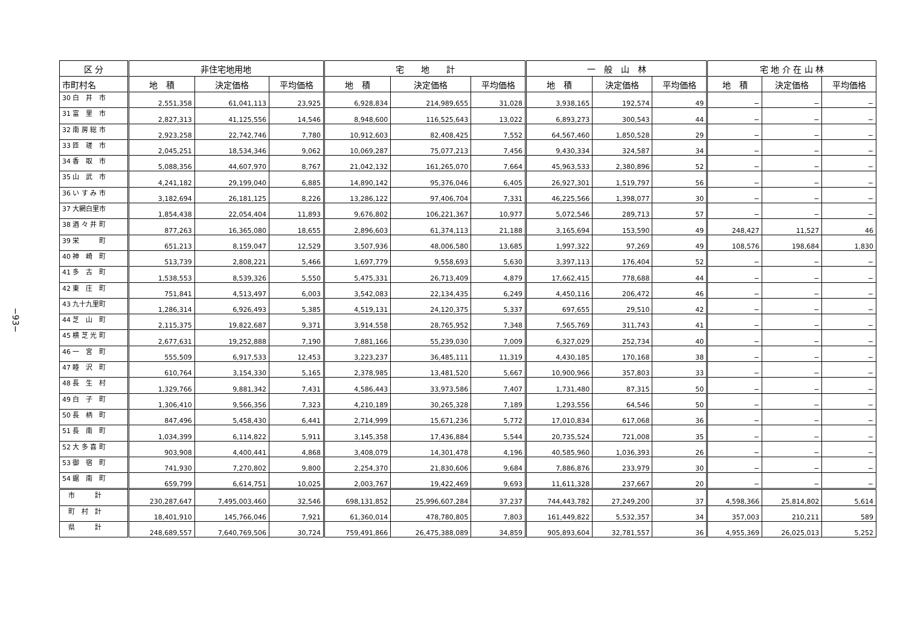−93−
| 区 分 | 非住宅地用地 | | | 宅 地 計 | | | 一 般 山 林 | | | 宅 地 介 在 山 林 | | |
| --- | --- | --- | --- | --- | --- | --- | --- | --- | --- | --- | --- | --- |
| 市町村名 | 地 積 | 決定価格 | 平均価格 | 地 積 | 決定価格 | 平均価格 | 地 積 | 決定価格 | 平均価格 | 地 積 | 決定価格 | 平均価格 |
| 30 白 井 市 | 2,551,358 | 61,041,113 | 23,925 | 6,928,834 | 214,989,655 | 31,028 | 3,938,165 | 192,574 | 49 | − | − | − |
| 31 富 里 市 | 2,827,313 | 41,125,556 | 14,546 | 8,948,600 | 116,525,643 | 13,022 | 6,893,273 | 300,543 | 44 | − | − | − |
| 32 南 房 総 市 | 2,923,258 | 22,742,746 | 7,780 | 10,912,603 | 82,408,425 | 7,552 | 64,567,460 | 1,850,528 | 29 | − | − | − |
| 33 匝 瑳 市 | 2,045,251 | 18,534,346 | 9,062 | 10,069,287 | 75,077,213 | 7,456 | 9,430,334 | 324,587 | 34 | − | − | − |
| 34 香 取 市 | 5,088,356 | 44,607,970 | 8,767 | 21,042,132 | 161,265,070 | 7,664 | 45,963,533 | 2,380,896 | 52 | − | − | − |
| 35 山 武 市 | 4,241,182 | 29,199,040 | 6,885 | 14,890,142 | 95,376,046 | 6,405 | 26,927,301 | 1,519,797 | 56 | − | − | − |
| 36 い す み 市 | 3,182,694 | 26,181,125 | 8,226 | 13,286,122 | 97,406,704 | 7,331 | 46,225,566 | 1,398,077 | 30 | − | − | − |
| 37 大網白里市 | 1,854,438 | 22,054,404 | 11,893 | 9,676,802 | 106,221,367 | 10,977 | 5,072,546 | 289,713 | 57 | − | − | − |
| 38 酒 々 井 町 | 877,263 | 16,365,080 | 18,655 | 2,896,603 | 61,374,113 | 21,188 | 3,165,694 | 153,590 | 49 | 248,427 | 11,527 | 46 |
| 39 栄 町 | 651,213 | 8,159,047 | 12,529 | 3,507,936 | 48,006,580 | 13,685 | 1,997,322 | 97,269 | 49 | 108,576 | 198,684 | 1,830 |
| 40 神 崎 町 | 513,739 | 2,808,221 | 5,466 | 1,697,779 | 9,558,693 | 5,630 | 3,397,113 | 176,404 | 52 | − | − | − |
| 41 多 古 町 | 1,538,553 | 8,539,326 | 5,550 | 5,475,331 | 26,713,409 | 4,879 | 17,662,415 | 778,688 | 44 | − | − | − |
| 42 東 庄 町 | 751,841 | 4,513,497 | 6,003 | 3,542,083 | 22,134,435 | 6,249 | 4,450,116 | 206,472 | 46 | − | − | − |
| 43 九十九里町 | 1,286,314 | 6,926,493 | 5,385 | 4,519,131 | 24,120,375 | 5,337 | 697,655 | 29,510 | 42 | − | − | − |
| 44 芝 山 町 | 2,115,375 | 19,822,687 | 9,371 | 3,914,558 | 28,765,952 | 7,348 | 7,565,769 | 311,743 | 41 | − | − | − |
| 45 横 芝 光 町 | 2,677,631 | 19,252,888 | 7,190 | 7,881,166 | 55,239,030 | 7,009 | 6,327,029 | 252,734 | 40 | − | − | − |
| 46 一 宮 町 | 555,509 | 6,917,533 | 12,453 | 3,223,237 | 36,485,111 | 11,319 | 4,430,185 | 170,168 | 38 | − | − | − |
| 47 睦 沢 町 | 610,764 | 3,154,330 | 5,165 | 2,378,985 | 13,481,520 | 5,667 | 10,900,966 | 357,803 | 33 | − | − | − |
| 48 長 生 村 | 1,329,766 | 9,881,342 | 7,431 | 4,586,443 | 33,973,586 | 7,407 | 1,731,480 | 87,315 | 50 | − | − | − |
| 49 白 子 町 | 1,306,410 | 9,566,356 | 7,323 | 4,210,189 | 30,265,328 | 7,189 | 1,293,556 | 64,546 | 50 | − | − | − |
| 50 長 柄 町 | 847,496 | 5,458,430 | 6,441 | 2,714,999 | 15,671,236 | 5,772 | 17,010,834 | 617,068 | 36 | − | − | − |
| 51 長 南 町 | 1,034,399 | 6,114,822 | 5,911 | 3,145,358 | 17,436,884 | 5,544 | 20,735,524 | 721,008 | 35 | − | − | − |
| 52 大 多 喜 町 | 903,908 | 4,400,441 | 4,868 | 3,408,079 | 14,301,478 | 4,196 | 40,585,960 | 1,036,393 | 26 | − | − | − |
| 53 御 宿 町 | 741,930 | 7,270,802 | 9,800 | 2,254,370 | 21,830,606 | 9,684 | 7,886,876 | 233,979 | 30 | − | − | − |
| 54 鋸 南 町 | 659,799 | 6,614,751 | 10,025 | 2,003,767 | 19,422,469 | 9,693 | 11,611,328 | 237,667 | 20 | − | − | − |
| 市 計 | 230,287,647 | 7,495,003,460 | 32,546 | 698,131,852 | 25,996,607,284 | 37,237 | 744,443,782 | 27,249,200 | 37 | 4,598,366 | 25,814,802 | 5,614 |
| 町 村 計 | 18,401,910 | 145,766,046 | 7,921 | 61,360,014 | 478,780,805 | 7,803 | 161,449,822 | 5,532,357 | 34 | 357,003 | 210,211 | 589 |
| 県 計 | 248,689,557 | 7,640,769,506 | 30,724 | 759,491,866 | 26,475,388,089 | 34,859 | 905,893,604 | 32,781,557 | 36 | 4,955,369 | 26,025,013 | 5,252 |